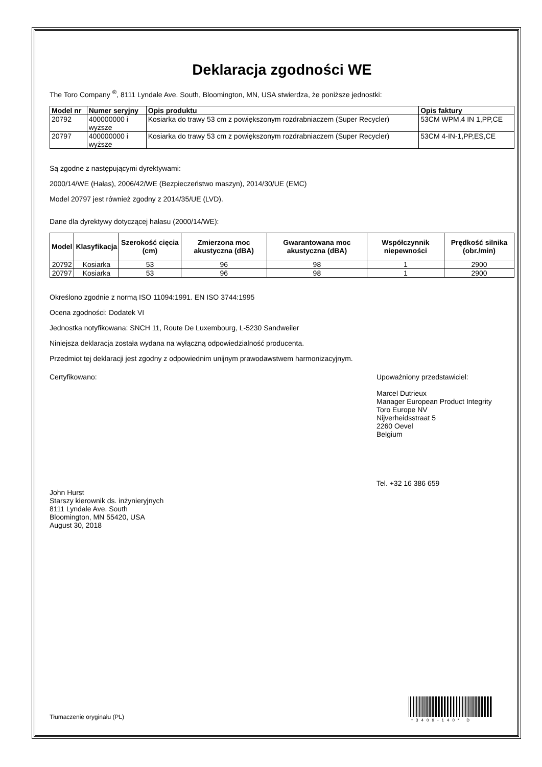Deklaracja zgodności WE
The Toro Company <sup>®</sup>, 8111 Lyndale Ave. South, Bloomington, MN, USA stwierdza, że poniższe jednostki:
| Model nr | Numer seryjny | Opis produktu | Opis faktury |
| --- | --- | --- | --- |
| 20792 | 400000000 i wyższe | Kosiarka do trawy 53 cm z powiększonym rozdrabniaczem (Super Recycler) | 53CM WPM,4 IN 1,PP,CE |
| 20797 | 400000000 i wyższe | Kosiarka do trawy 53 cm z powiększonym rozdrabniaczem (Super Recycler) | 53CM 4-IN-1,PP,ES,CE |
Są zgodne z następującymi dyrektywami:
2000/14/WE (Hałas), 2006/42/WE (Bezpieczeństwo maszyn), 2014/30/UE (EMC)
Model 20797 jest również zgodny z 2014/35/UE (LVD).
Dane dla dyrektywy dotyczącej hałasu (2000/14/WE):
| Model | Klasyfikacja | Szerokość cięcia (cm) | Zmierzona moc akustyczna (dBA) | Gwarantowana moc akustyczna (dBA) | Współczynnik niepewności | Prędkość silnika (obr./min) |
| --- | --- | --- | --- | --- | --- | --- |
| 20792 | Kosiarka | 53 | 96 | 98 | 1 | 2900 |
| 20797 | Kosiarka | 53 | 96 | 98 | 1 | 2900 |
Określono zgodnie z normą ISO 11094:1991. EN ISO 3744:1995
Ocena zgodności: Dodatek VI
Jednostka notyfikowana: SNCH 11, Route De Luxembourg, L-5230 Sandweiler
Niniejsza deklaracja została wydana na wyłączną odpowiedzialność producenta.
Przedmiot tej deklaracji jest zgodny z odpowiednim unijnym prawodawstwem harmonizacyjnym.
Certyfikowano:
John Hurst
Starszy kierownik ds. inżynieryjnych
8111 Lyndale Ave. South
Bloomington, MN 55420, USA
August 30, 2018
Upoważniony przedstawiciel:
Marcel Dutrieux
Manager European Product Integrity
Toro Europe NV
Nijverheidsstraat 5
2260 Oevel
Belgium
Tel. +32 16 386 659
*3409-140* D
Tłumaczenie oryginału (PL)